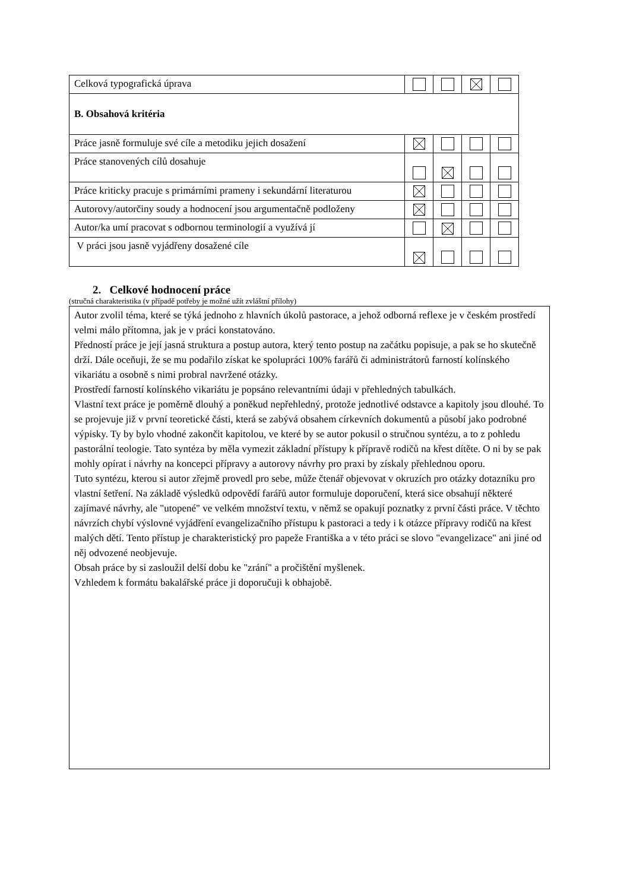| Celková typografická úprava | | | | |
| B. Obsahová kritéria | | | | |
| Práce jasně formuluje své cíle a metodiku jejich dosažení | | | | |
| Práce stanovených cílů dosahuje | | | | |
| Práce kriticky pracuje s primárními prameny i sekundární literaturou | | | | |
| Autorovy/autorčiny soudy a hodnocení jsou argumentačně podloženy | | | | |
| Autor/ka umí pracovat s odbornou terminologií a využívá jí | | | | |
| V práci jsou jasně vyjádřeny dosažené cíle | | | | |
2. Celkové hodnocení práce
(stručná charakteristika (v případě potřeby je možné užít zvláštní přílohy)
Autor zvolil téma, které se týká jednoho z hlavních úkolů pastorace, a jehož odborná reflexe je v českém prostředí velmi málo přítomna, jak je v práci konstatováno.
Předností práce je její jasná struktura a postup autora, který tento postup na začátku popisuje, a pak se ho skutečně drží. Dále oceňuji, že se mu podařilo získat ke spolupráci 100% farářů či administrátorů farností kolínského vikariátu a osobně s nimi probral navržené otázky.
Prostředí farností kolínského vikariátu je popsáno relevantními údaji v přehledných tabulkách.
Vlastní text práce je poměrně dlouhý a poněkud nepřehledný, protože jednotlivé odstavce a kapitoly jsou dlouhé. To se projevuje již v první teoretické části, která se zabývá obsahem církevních dokumentů a působí jako podrobné výpisky. Ty by bylo vhodné zakončit kapitolou, ve které by se autor pokusil o stručnou syntézu, a to z pohledu pastorální teologie. Tato syntéza by měla vymezit základní přístupy k přípravě rodičů na křest dítěte. O ni by se pak mohly opírat i návrhy na koncepci přípravy a autorovy návrhy pro praxi by získaly přehlednou oporu.
Tuto syntézu, kterou si autor zřejmě provedl pro sebe, může čtenář objevovat v okruzích pro otázky dotazníku pro vlastní šetření. Na základě výsledků odpovědí farářů autor formuluje doporučení, která sice obsahují některé zajímavé návrhy, ale "utopené" ve velkém množství textu, v němž se opakují poznatky z první části práce. V těchto návrzích chybí výslovné vyjádření evangelizačního přístupu k pastoraci a tedy i k otázce přípravy rodičů na křest malých dětí. Tento přístup je charakteristický pro papeže Františka a v této práci se slovo "evangelizace" ani jiné od něj odvozené neobjevuje.
Obsah práce by si zasloužil delší dobu ke "zrání" a pročištění myšlenek.
Vzhledem k formátu bakalářské práce ji doporučuji k obhajobě.